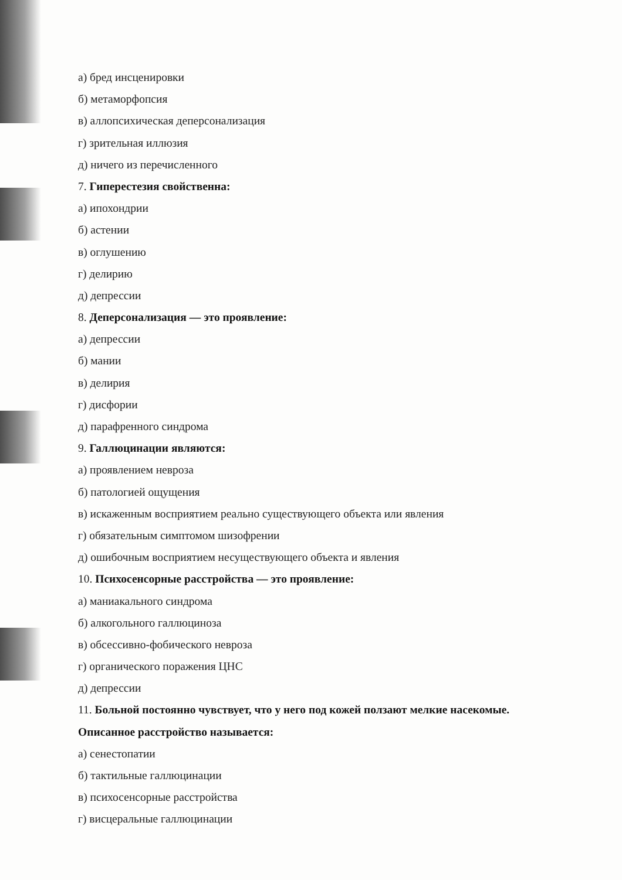а) бред инсценировки
б) метаморфопсия
в) аллопсихическая деперсонализация
г) зрительная иллюзия
д) ничего из перечисленного
7. Гиперестезия свойственна:
а) ипохондрии
б) астении
в) оглушению
г) делирию
д) депрессии
8. Деперсонализация — это проявление:
а) депрессии
б) мании
в) делирия
г) дисфории
д) парафренного синдрома
9. Галлюцинации являются:
а) проявлением невроза
б) патологией ощущения
в) искаженным восприятием реально существующего объекта или явления
г) обязательным симптомом шизофрении
д) ошибочным восприятием несуществующего объекта и явления
10. Психосенсорные расстройства — это проявление:
а) маниакального синдрома
б) алкогольного галлюциноза
в) обсессивно-фобического невроза
г) органического поражения ЦНС
д) депрессии
11. Больной постоянно чувствует, что у него под кожей ползают мелкие насекомые.
Описанное расстройство называется:
а) сенестопатии
б) тактильные галлюцинации
в) психосенсорные расстройства
г) висцеральные галлюцинации